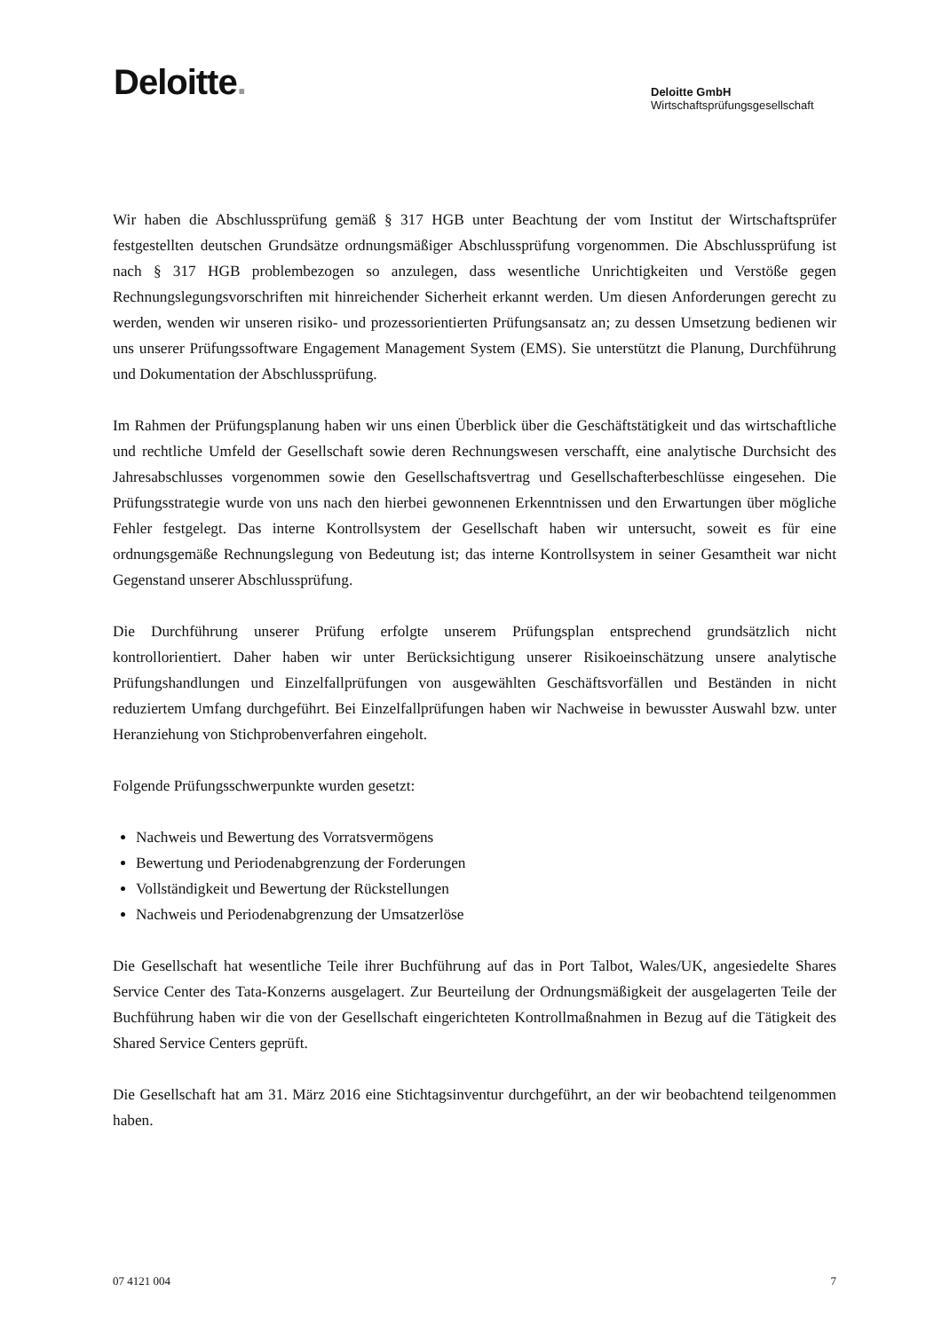Deloitte.
Deloitte GmbH
Wirtschaftsprüfungsgesellschaft
Wir haben die Abschlussprüfung gemäß § 317 HGB unter Beachtung der vom Institut der Wirtschaftsprüfer festgestellten deutschen Grundsätze ordnungsmäßiger Abschlussprüfung vorgenommen. Die Abschlussprüfung ist nach § 317 HGB problembezogen so anzulegen, dass wesentliche Unrichtigkeiten und Verstöße gegen Rechnungslegungsvorschriften mit hinreichender Sicherheit erkannt werden. Um diesen Anforderungen gerecht zu werden, wenden wir unseren risiko- und prozessorientierten Prüfungsansatz an; zu dessen Umsetzung bedienen wir uns unserer Prüfungssoftware Engagement Management System (EMS). Sie unterstützt die Planung, Durchführung und Dokumentation der Abschlussprüfung.
Im Rahmen der Prüfungsplanung haben wir uns einen Überblick über die Geschäftstätigkeit und das wirtschaftliche und rechtliche Umfeld der Gesellschaft sowie deren Rechnungswesen verschafft, eine analytische Durchsicht des Jahresabschlusses vorgenommen sowie den Gesellschaftsvertrag und Gesellschafterbeschlüsse eingesehen. Die Prüfungsstrategie wurde von uns nach den hierbei gewonnenen Erkenntnissen und den Erwartungen über mögliche Fehler festgelegt. Das interne Kontrollsystem der Gesellschaft haben wir untersucht, soweit es für eine ordnungsgemäße Rechnungslegung von Bedeutung ist; das interne Kontrollsystem in seiner Gesamtheit war nicht Gegenstand unserer Abschlussprüfung.
Die Durchführung unserer Prüfung erfolgte unserem Prüfungsplan entsprechend grundsätzlich nicht kontrollorientiert. Daher haben wir unter Berücksichtigung unserer Risikoeinschätzung unsere analytische Prüfungshandlungen und Einzelfallprüfungen von ausgewählten Geschäftsvorfällen und Beständen in nicht reduziertem Umfang durchgeführt. Bei Einzelfallprüfungen haben wir Nachweise in bewusster Auswahl bzw. unter Heranziehung von Stichprobenverfahren eingeholt.
Folgende Prüfungsschwerpunkte wurden gesetzt:
Nachweis und Bewertung des Vorratsvermögens
Bewertung und Periodenabgrenzung der Forderungen
Vollständigkeit und Bewertung der Rückstellungen
Nachweis und Periodenabgrenzung der Umsatzerlöse
Die Gesellschaft hat wesentliche Teile ihrer Buchführung auf das in Port Talbot, Wales/UK, angesiedelte Shares Service Center des Tata-Konzerns ausgelagert. Zur Beurteilung der Ordnungsmäßigkeit der ausgelagerten Teile der Buchführung haben wir die von der Gesellschaft eingerichteten Kontrollmaßnahmen in Bezug auf die Tätigkeit des Shared Service Centers geprüft.
Die Gesellschaft hat am 31. März 2016 eine Stichtagsinventur durchgeführt, an der wir beobachtend teilgenommen haben.
07 4121 004 7